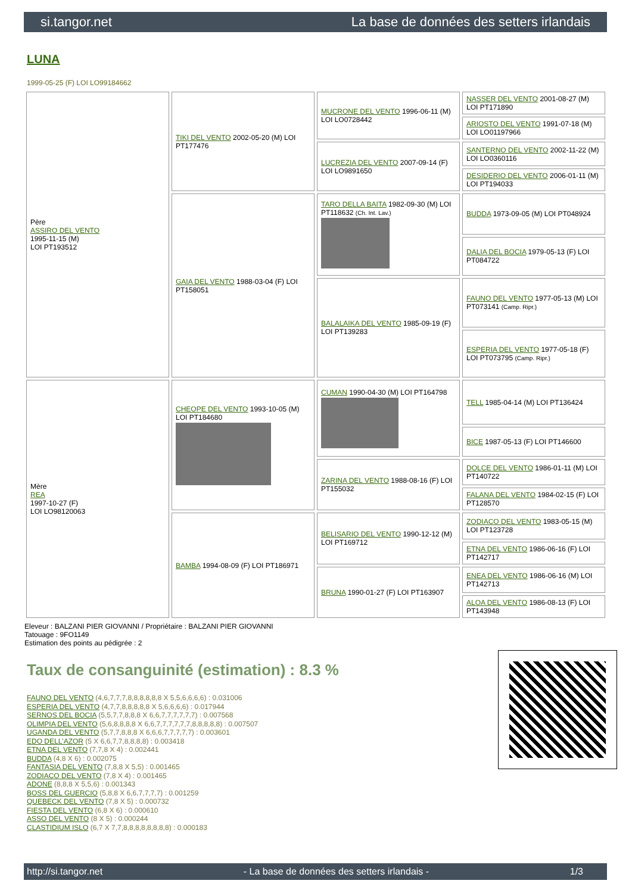si.tangor.net La base de données des setters irlandais
LUNA
1999-05-25 (F) LOI LO99184662
| Père ASSIRO DEL VENTO 1995-11-15 (M) LOI PT193512 | TIKI DEL VENTO 2002-05-20 (M) LOI PT177476 | MUCRONE DEL VENTO 1996-06-11 (M) LOI LO0728442 | NASSER DEL VENTO 2001-08-27 (M) LOI PT171890 |
| | | | ARIOSTO DEL VENTO 1991-07-18 (M) LOI LO01197966 |
| | | LUCREZIA DEL VENTO 2007-09-14 (F) LOI LO9891650 | SANTERNO DEL VENTO 2002-11-22 (M) LOI LO0360116 |
| | | | DESIDERIO DEL VENTO 2006-01-11 (M) LOI PT194033 |
| | GAIA DEL VENTO 1988-03-04 (F) LOI PT158051 | TARO DELLA BAITA 1982-09-30 (M) LOI PT118632 (Ch. Int. Lav.) | BUDDA 1973-09-05 (M) LOI PT048924 |
| | | | DALIA DEL BOCIA 1979-05-13 (F) LOI PT084722 |
| | | BALALAIKA DEL VENTO 1985-09-19 (F) LOI PT139283 | FAUNO DEL VENTO 1977-05-13 (M) LOI PT073141 (Camp. Ripr.) |
| | | | ESPERIA DEL VENTO 1977-05-18 (F) LOI PT073795 (Camp. Ripr.) |
| Mère REA 1997-10-27 (F) LOI LO98120063 | CHEOPE DEL VENTO 1993-10-05 (M) LOI PT184680 | CUMAN 1990-04-30 (M) LOI PT164798 | TELL 1985-04-14 (M) LOI PT136424 |
| | | | BICE 1987-05-13 (F) LOI PT146600 |
| | | ZARINA DEL VENTO 1988-08-16 (F) LOI PT155032 | DOLCE DEL VENTO 1986-01-11 (M) LOI PT140722 |
| | | | FALANA DEL VENTO 1984-02-15 (F) LOI PT128570 |
| | BAMBA 1994-08-09 (F) LOI PT186971 | BELISARIO DEL VENTO 1990-12-12 (M) LOI PT169712 | ZODIACO DEL VENTO 1983-05-15 (M) LOI PT123728 |
| | | | ETNA DEL VENTO 1986-06-16 (F) LOI PT142717 |
| | | BRUNA 1990-01-27 (F) LOI PT163907 | ENEA DEL VENTO 1986-06-16 (M) LOI PT142713 |
| | | | ALOA DEL VENTO 1986-08-13 (F) LOI PT143948 |
Eleveur : BALZANI PIER GIOVANNI / Propriétaire : BALZANI PIER GIOVANNI
Tatouage : 9FO1149
Estimation des points au pédigrée : 2
Taux de consanguinité (estimation) : 8.3 %
FAUNO DEL VENTO (4,6,7,7,7,8,8,8,8,8,8 X 5,5,6,6,6,6) : 0.031006
ESPERIA DEL VENTO (4,7,7,8,8,8,8,8 X 5,6,6,6,6) : 0.017944
SERNOS DEL BOCIA (5,5,7,7,8,8,8 X 6,6,7,7,7,7,7,7) : 0.007568
OLIMPIA DEL VENTO (5,6,8,8,8,8 X 6,6,7,7,7,7,7,7,8,8,8,8,8) : 0.007507
UGANDA DEL VENTO (5,7,7,8,8,8 X 6,6,6,7,7,7,7,7) : 0.003601
EDO DELL'AZOR (5 X 6,6,7,7,8,8,8,8) : 0.003418
ETNA DEL VENTO (7,7,8 X 4) : 0.002441
BUDDA (4,8 X 6) : 0.002075
FANTASIA DEL VENTO (7,8,8 X 5,5) : 0.001465
ZODIACO DEL VENTO (7,8 X 4) : 0.001465
ADONE (8,8,8 X 5,5,6) : 0.001343
BOSS DEL GUERCIO (5,8,8 X 6,6,7,7,7,7) : 0.001259
QUEBECK DEL VENTO (7,8 X 5) : 0.000732
FIESTA DEL VENTO (6,8 X 6) : 0.000610
ASSO DEL VENTO (8 X 5) : 0.000244
CLASTIDIUM ISLO (6,7 X 7,7,8,8,8,8,8,8,8,8) : 0.000183
http://si.tangor.net - La base de données des setters irlandais - 1/3